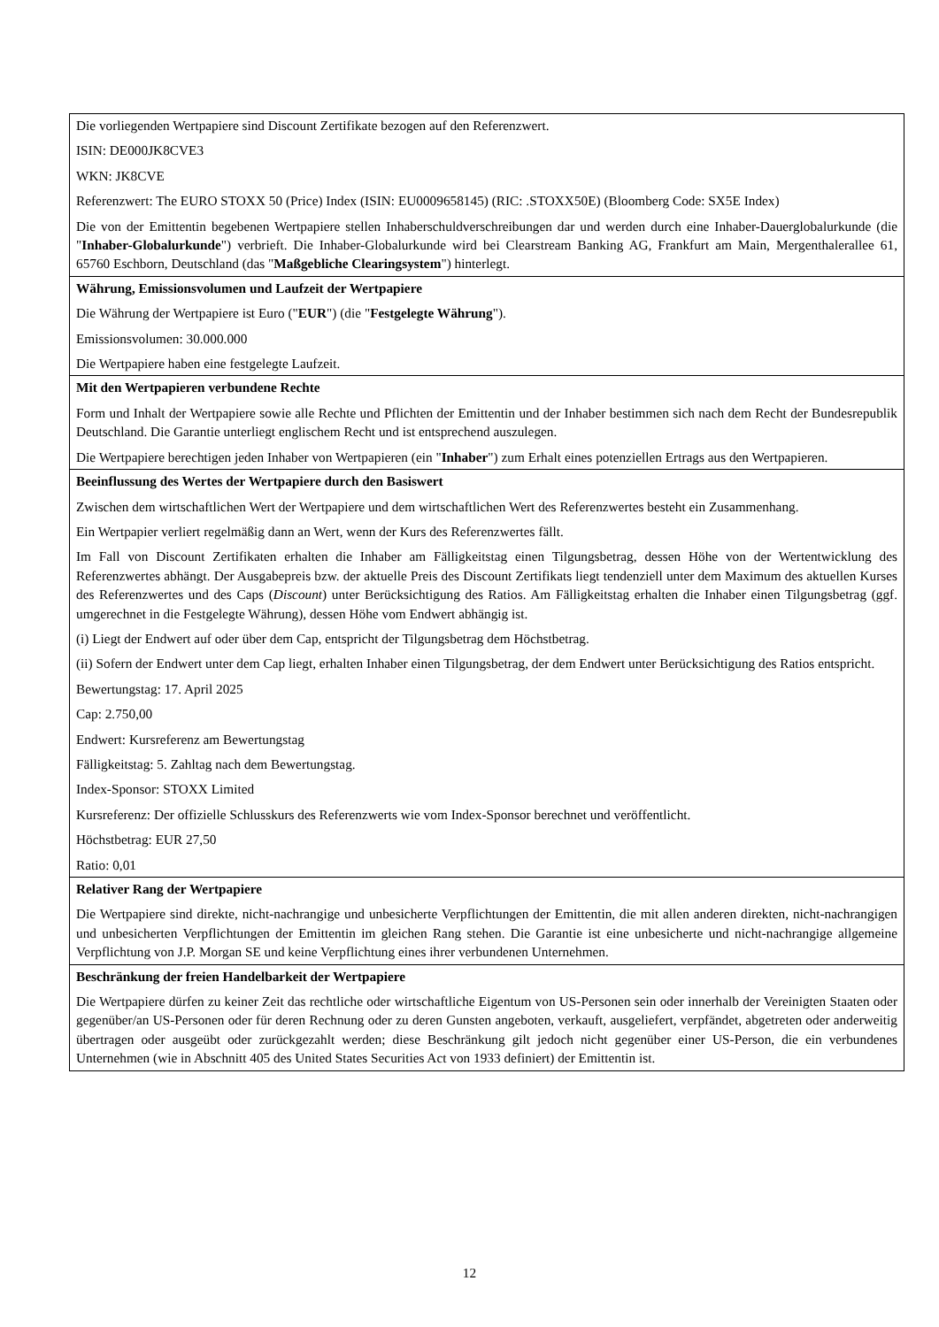| Die vorliegenden Wertpapiere sind Discount Zertifikate bezogen auf den Referenzwert. ISIN: DE000JK8CVE3 WKN: JK8CVE Referenzwert: The EURO STOXX 50 (Price) Index (ISIN: EU0009658145) (RIC: .STOXX50E) (Bloomberg Code: SX5E Index) Die von der Emittentin begebenen Wertpapiere stellen Inhaberschuldverschreibungen dar und werden durch eine Inhaber-Dauerglobalurkunde (die " Inhaber-Globalurkunde ") verbrieft. Die Inhaber-Globalurkunde wird bei Clearstream Banking AG, Frankfurt am Main, Mergenthalerallee 61, 65760 Eschborn, Deutschland (das " Maßgebliche Clearingsystem ") hinterlegt. |
| Währung, Emissionsvolumen und Laufzeit der Wertpapiere Die Währung der Wertpapiere ist Euro (" EUR ") (die " Festgelegte Währung "). Emissionsvolumen: 30.000.000 Die Wertpapiere haben eine festgelegte Laufzeit. |
| Mit den Wertpapieren verbundene Rechte Form und Inhalt der Wertpapiere sowie alle Rechte und Pflichten der Emittentin und der Inhaber bestimmen sich nach dem Recht der Bundesrepublik Deutschland. Die Garantie unterliegt englischem Recht und ist entsprechend auszulegen. Die Wertpapiere berechtigen jeden Inhaber von Wertpapieren (ein " Inhaber ") zum Erhalt eines potenziellen Ertrags aus den Wertpapieren. |
| Beeinflussung des Wertes der Wertpapiere durch den Basiswert Zwischen dem wirtschaftlichen Wert der Wertpapiere und dem wirtschaftlichen Wert des Referenzwertes besteht ein Zusammenhang. Ein Wertpapier verliert regelmäßig dann an Wert, wenn der Kurs des Referenzwertes fällt. Im Fall von Discount Zertifikaten erhalten die Inhaber am Fälligkeitstag einen Tilgungsbetrag, dessen Höhe von der Wertentwicklung des Referenzwertes abhängt. Der Ausgabepreis bzw. der aktuelle Preis des Discount Zertifikats liegt tendenziell unter dem Maximum des aktuellen Kurses des Referenzwertes und des Caps ( Discount ) unter Berücksichtigung des Ratios. Am Fälligkeitstag erhalten die Inhaber einen Tilgungsbetrag (ggf. umgerechnet in die Festgelegte Währung), dessen Höhe vom Endwert abhängig ist. (i) Liegt der Endwert auf oder über dem Cap, entspricht der Tilgungsbetrag dem Höchstbetrag. (ii) Sofern der Endwert unter dem Cap liegt, erhalten Inhaber einen Tilgungsbetrag, der dem Endwert unter Berücksichtigung des Ratios entspricht. Bewertungstag: 17. April 2025 Cap: 2.750,00 Endwert: Kursreferenz am Bewertungstag Fälligkeitstag: 5. Zahltag nach dem Bewertungstag. Index-Sponsor: STOXX Limited Kursreferenz: Der offizielle Schlusskurs des Referenzwerts wie vom Index-Sponsor berechnet und veröffentlicht. Höchstbetrag: EUR 27,50 Ratio: 0,01 |
| Relativer Rang der Wertpapiere Die Wertpapiere sind direkte, nicht-nachrangige und unbesicherte Verpflichtungen der Emittentin, die mit allen anderen direkten, nicht-nachrangigen und unbesicherten Verpflichtungen der Emittentin im gleichen Rang stehen. Die Garantie ist eine unbesicherte und nicht-nachrangige allgemeine Verpflichtung von J.P. Morgan SE und keine Verpflichtung eines ihrer verbundenen Unternehmen. |
| Beschränkung der freien Handelbarkeit der Wertpapiere Die Wertpapiere dürfen zu keiner Zeit das rechtliche oder wirtschaftliche Eigentum von US-Personen sein oder innerhalb der Vereinigten Staaten oder gegenüber/an US-Personen oder für deren Rechnung oder zu deren Gunsten angeboten, verkauft, ausgeliefert, verpfändet, abgetreten oder anderweitig übertragen oder ausgeübt oder zurückgezahlt werden; diese Beschränkung gilt jedoch nicht gegenüber einer US-Person, die ein verbundenes Unternehmen (wie in Abschnitt 405 des United States Securities Act von 1933 definiert) der Emittentin ist. |
12